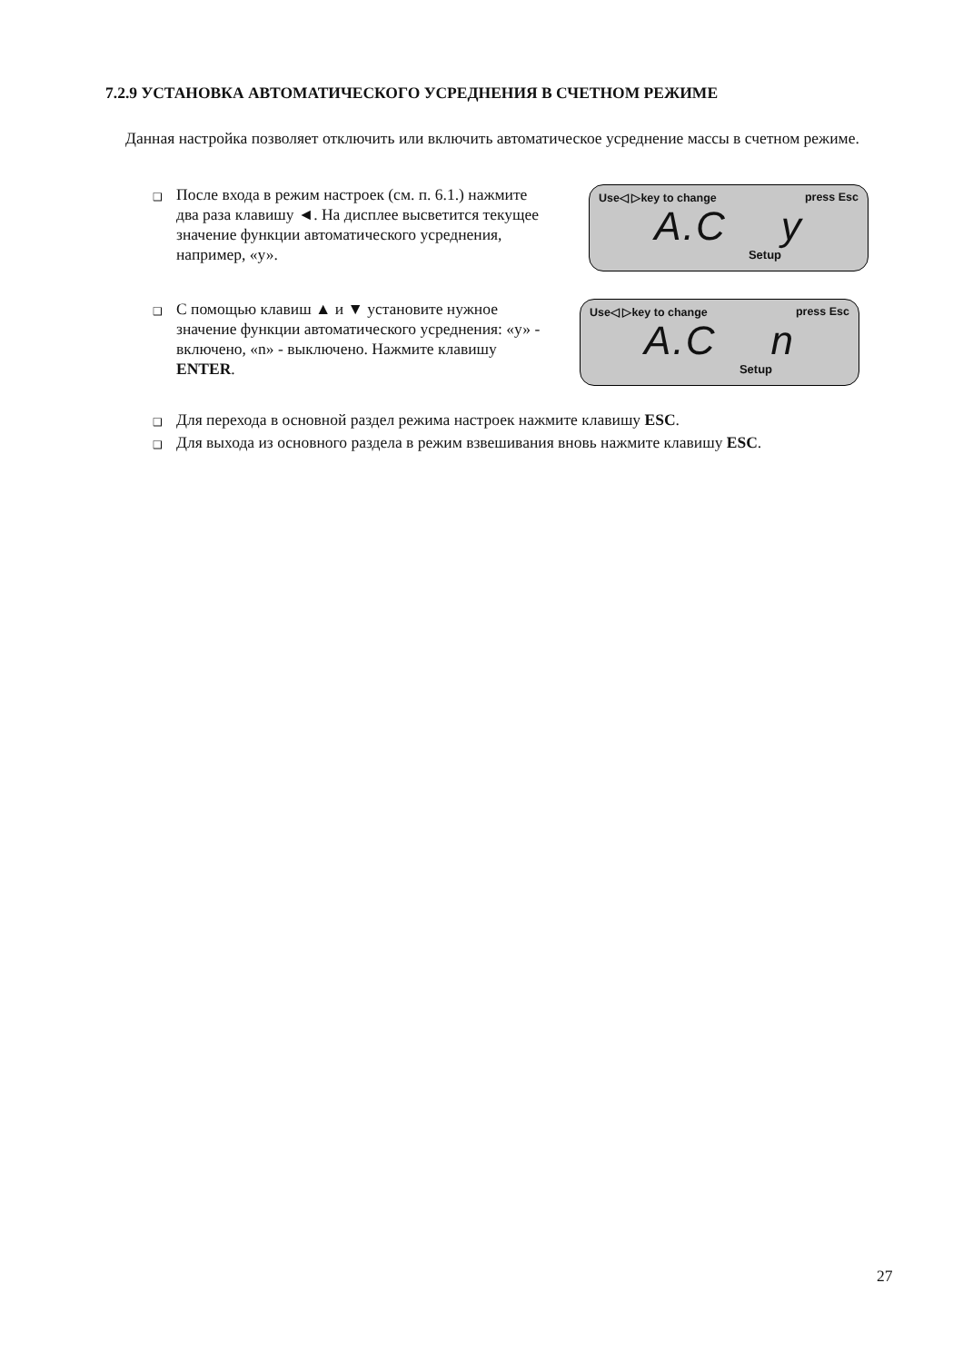7.2.9 УСТАНОВКА АВТОМАТИЧЕСКОГО УСРЕДНЕНИЯ В СЧЕТНОМ РЕЖИМЕ
Данная настройка позволяет отключить или включить автоматическое усреднение массы в счетном режиме.
❑ После входа в режим настроек (см. п. 6.1.) нажмите два раза клавишу ◄. На дисплее высветится текущее значение функции автоматического усреднения, например, «у».
Use◁ ▷key to change press Esc
A.C y
Setup
❑ С помощью клавиш ▲ и ▼ установите нужное значение функции автоматического усреднения: «у» - включено, «n» - выключено. Нажмите клавишу ENTER.
Use◁ ▷key to change press Esc
A.C n
Setup
❑ Для перехода в основной раздел режима настроек нажмите клавишу ESC.
❑ Для выхода из основного раздела в режим взвешивания вновь нажмите клавишу ESC.
27